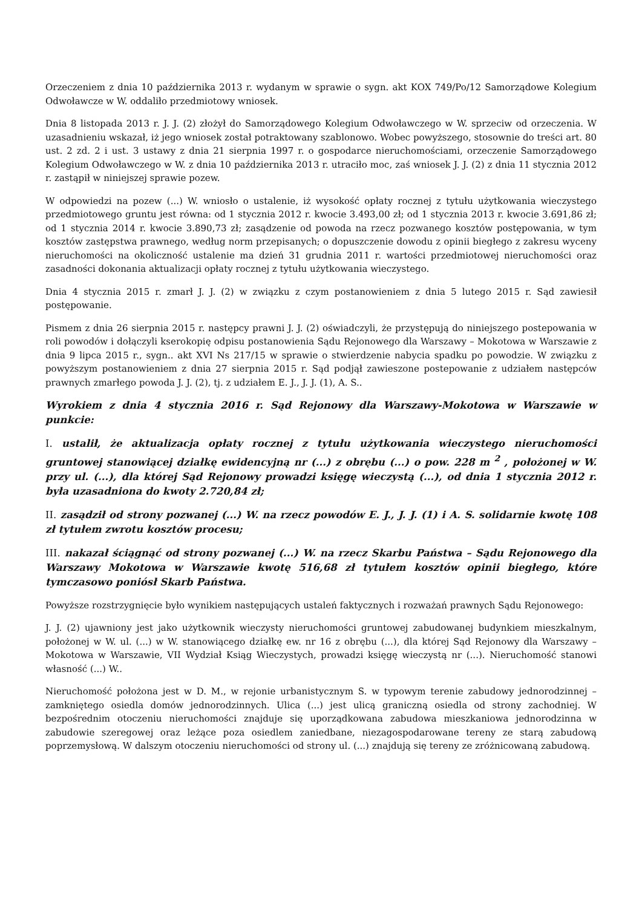Orzeczeniem z dnia 10 października 2013 r. wydanym w sprawie o sygn. akt KOX 749/Po/12 Samorządowe Kolegium Odwoławcze w W. oddaliło przedmiotowy wniosek.
Dnia 8 listopada 2013 r. J. J. (2) złożył do Samorządowego Kolegium Odwoławczego w W. sprzeciw od orzeczenia. W uzasadnieniu wskazał, iż jego wniosek został potraktowany szablonowo. Wobec powyższego, stosownie do treści art. 80 ust. 2 zd. 2 i ust. 3 ustawy z dnia 21 sierpnia 1997 r. o gospodarce nieruchomościami, orzeczenie Samorządowego Kolegium Odwoławczego w W. z dnia 10 października 2013 r. utraciło moc, zaś wniosek J. J. (2) z dnia 11 stycznia 2012 r. zastąpił w niniejszej sprawie pozew.
W odpowiedzi na pozew (...) W. wniosło o ustalenie, iż wysokość opłaty rocznej z tytułu użytkowania wieczystego przedmiotowego gruntu jest równa: od 1 stycznia 2012 r. kwocie 3.493,00 zł; od 1 stycznia 2013 r. kwocie 3.691,86 zł; od 1 stycznia 2014 r. kwocie 3.890,73 zł; zasądzenie od powoda na rzecz pozwanego kosztów postępowania, w tym kosztów zastępstwa prawnego, według norm przepisanych; o dopuszczenie dowodu z opinii biegłego z zakresu wyceny nieruchomości na okoliczność ustalenie ma dzień 31 grudnia 2011 r. wartości przedmiotowej nieruchomości oraz zasadności dokonania aktualizacji opłaty rocznej z tytułu użytkowania wieczystego.
Dnia 4 stycznia 2015 r. zmarł J. J. (2) w związku z czym postanowieniem z dnia 5 lutego 2015 r. Sąd zawiesił postępowanie.
Pismem z dnia 26 sierpnia 2015 r. następcy prawni J. J. (2) oświadczyli, że przystępują do niniejszego postepowania w roli powodów i dołączyli kserokopię odpisu postanowienia Sądu Rejonowego dla Warszawy – Mokotowa w Warszawie z dnia 9 lipca 2015 r., sygn.. akt XVI Ns 217/15 w sprawie o stwierdzenie nabycia spadku po powodzie. W związku z powyższym postanowieniem z dnia 27 sierpnia 2015 r. Sąd podjął zawieszone postepowanie z udziałem następców prawnych zmarłego powoda J. J. (2), tj. z udziałem E. J., J. J. (1), A. S..
Wyrokiem z dnia 4 stycznia 2016 r. Sąd Rejonowy dla Warszawy-Mokotowa w Warszawie w punkcie:
I. ustalił, że aktualizacja opłaty rocznej z tytułu użytkowania wieczystego nieruchomości gruntowej stanowiącej działkę ewidencyjną nr (...) z obrębu (...) o pow. 228 m <sup>2</sup> , położonej w W. przy ul. (...), dla której Sąd Rejonowy prowadzi księgę wieczystą (...), od dnia 1 stycznia 2012 r. była uzasadniona do kwoty 2.720,84 zł;
II. zasądził od strony pozwanej (...) W. na rzecz powodów E. J., J. J. (1) i A. S. solidarnie kwotę 108 zł tytułem zwrotu kosztów procesu;
III. nakazał ściągnąć od strony pozwanej (...) W. na rzecz Skarbu Państwa – Sądu Rejonowego dla Warszawy Mokotowa w Warszawie kwotę 516,68 zł tytułem kosztów opinii biegłego, które tymczasowo poniósł Skarb Państwa.
Powyższe rozstrzygnięcie było wynikiem następujących ustaleń faktycznych i rozważań prawnych Sądu Rejonowego:
J. J. (2) ujawniony jest jako użytkownik wieczysty nieruchomości gruntowej zabudowanej budynkiem mieszkalnym, położonej w W. ul. (...) w W. stanowiącego działkę ew. nr 16 z obrębu (...), dla której Sąd Rejonowy dla Warszawy – Mokotowa w Warszawie, VII Wydział Ksiąg Wieczystych, prowadzi księgę wieczystą nr (...). Nieruchomość stanowi własność (...) W..
Nieruchomość położona jest w D. M., w rejonie urbanistycznym S. w typowym terenie zabudowy jednorodzinnej – zamkniętego osiedla domów jednorodzinnych. Ulica (...) jest ulicą graniczną osiedla od strony zachodniej. W bezpośrednim otoczeniu nieruchomości znajduje się uporządkowana zabudowa mieszkaniowa jednorodzinna w zabudowie szeregowej oraz leżące poza osiedlem zaniedbane, niezagospodarowane tereny ze starą zabudową poprzemysłową. W dalszym otoczeniu nieruchomości od strony ul. (...) znajdują się tereny ze zróżnicowaną zabudową.